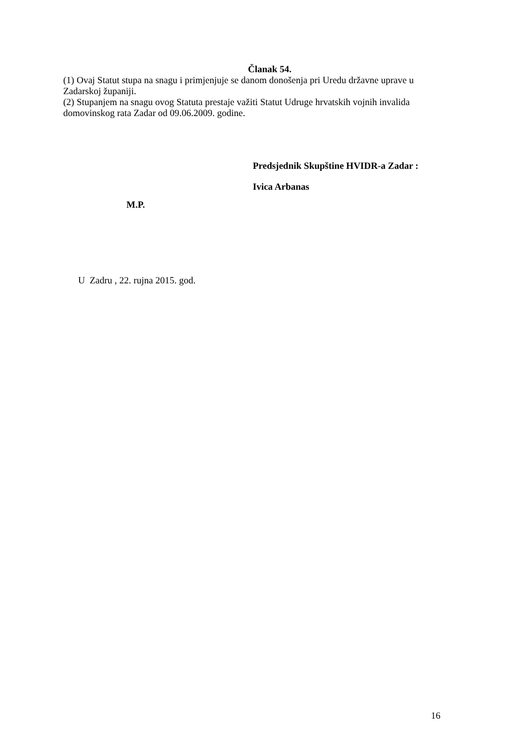Članak 54.
(1) Ovaj Statut stupa na snagu i primjenjuje se danom donošenja pri Uredu državne uprave u Zadarskoj županiji.
(2) Stupanjem na snagu ovog Statuta prestaje važiti Statut Udruge hrvatskih vojnih invalida domovinskog rata Zadar od 09.06.2009. godine.
Predsjednik Skupštine HVIDR-a Zadar :
Ivica Arbanas
M.P.
U Zadru , 22. rujna 2015. god.
16